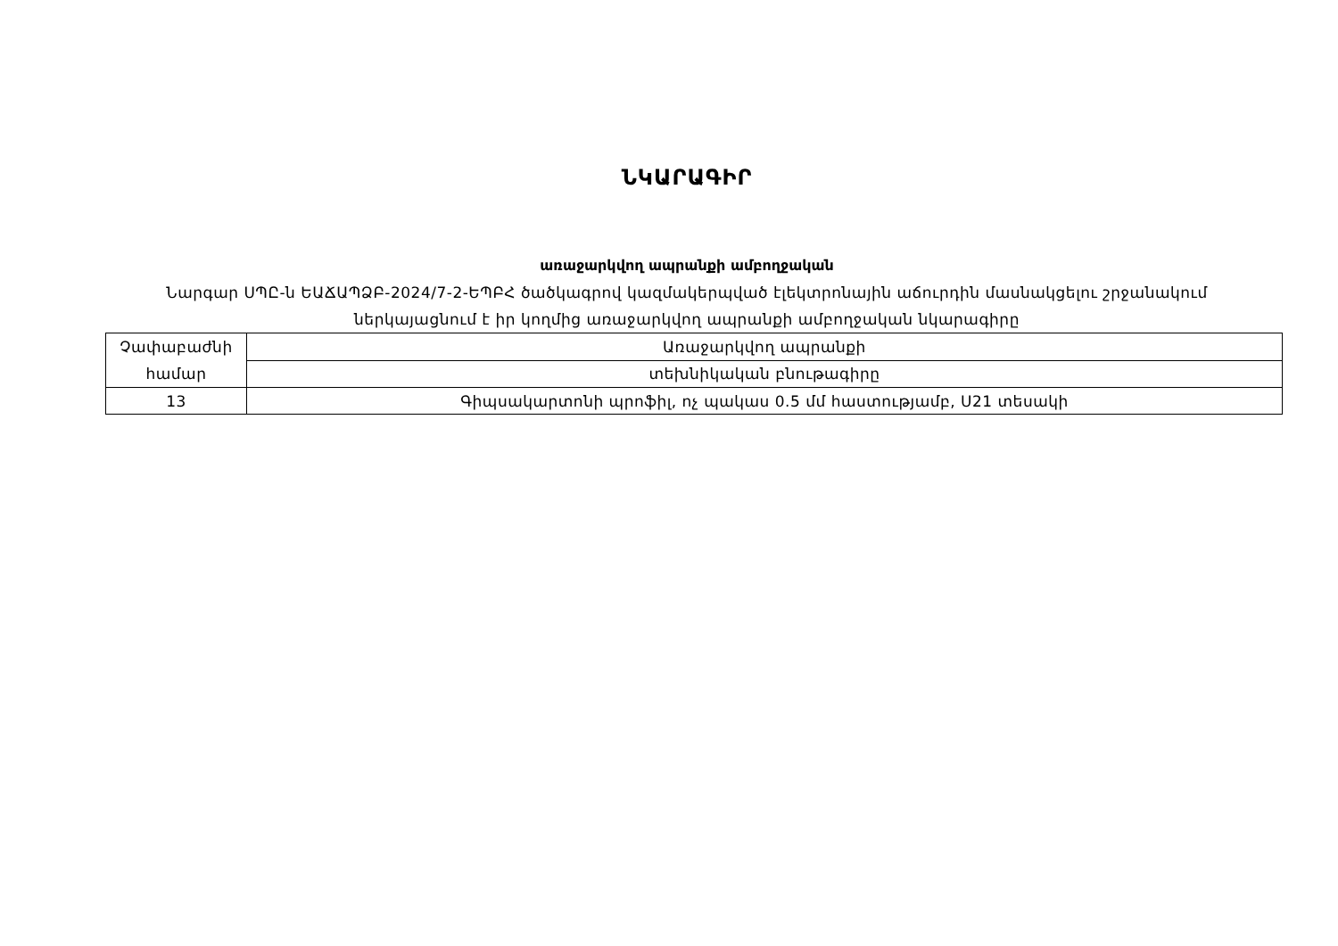ՆԿԱՐԱԳԻՐ
առաջարկվող ապրանքի ամբողջական
Նարգար ՍՊԸ-ն ԵԱՃԱՊՁԲ-2024/7-2-ԵՊԲՀ ծածկագրով կազմակերպված էլեկտրոնային աճուրդին մասնակցելու շրջանակում ներկայացնում է իր կողմից առաջարկվող ապրանքի ամբողջական նկարագիրը
| Չափաբաժնի համար | Առաջարկվող ապրանքի |
| | տեխնիկական բնութագիրը |
| 13 | Գիպսակարտոնի պրոֆիլ, ոչ պակաս 0.5 մմ հաստությամբ, Ս21 տեսակի |